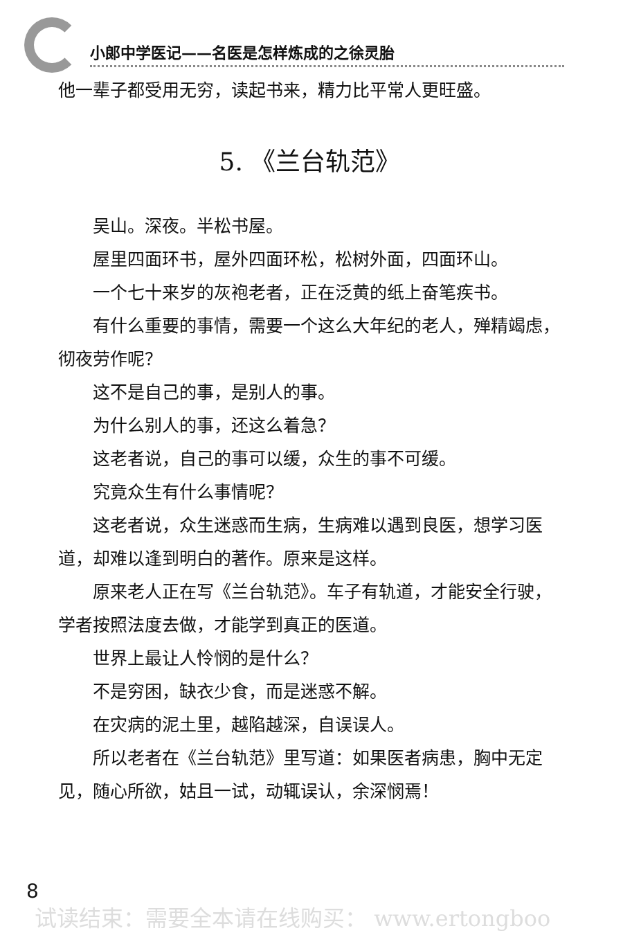小郎中学医记——名医是怎样炼成的之徐灵胎
他一辈子都受用无穷，读起书来，精力比平常人更旺盛。
5. 《兰台轨范》
吴山。深夜。半松书屋。
屋里四面环书，屋外四面环松，松树外面，四面环山。
一个七十来岁的灰袍老者，正在泛黄的纸上奋笔疾书。
有什么重要的事情，需要一个这么大年纪的老人，殚精竭虑，彻夜劳作呢？
这不是自己的事，是别人的事。
为什么别人的事，还这么着急？
这老者说，自己的事可以缓，众生的事不可缓。
究竟众生有什么事情呢？
这老者说，众生迷惑而生病，生病难以遇到良医，想学习医道，却难以逢到明白的著作。原来是这样。
原来老人正在写《兰台轨范》。车子有轨道，才能安全行驶，学者按照法度去做，才能学到真正的医道。
世界上最让人怜悯的是什么？
不是穷困，缺衣少食，而是迷惑不解。
在灾病的泥土里，越陷越深，自误误人。
所以老者在《兰台轨范》里写道：如果医者病患，胸中无定见，随心所欲，姑且一试，动辄误认，余深悯焉！
8
试读结束：需要全本请在线购买： www.ertongboo